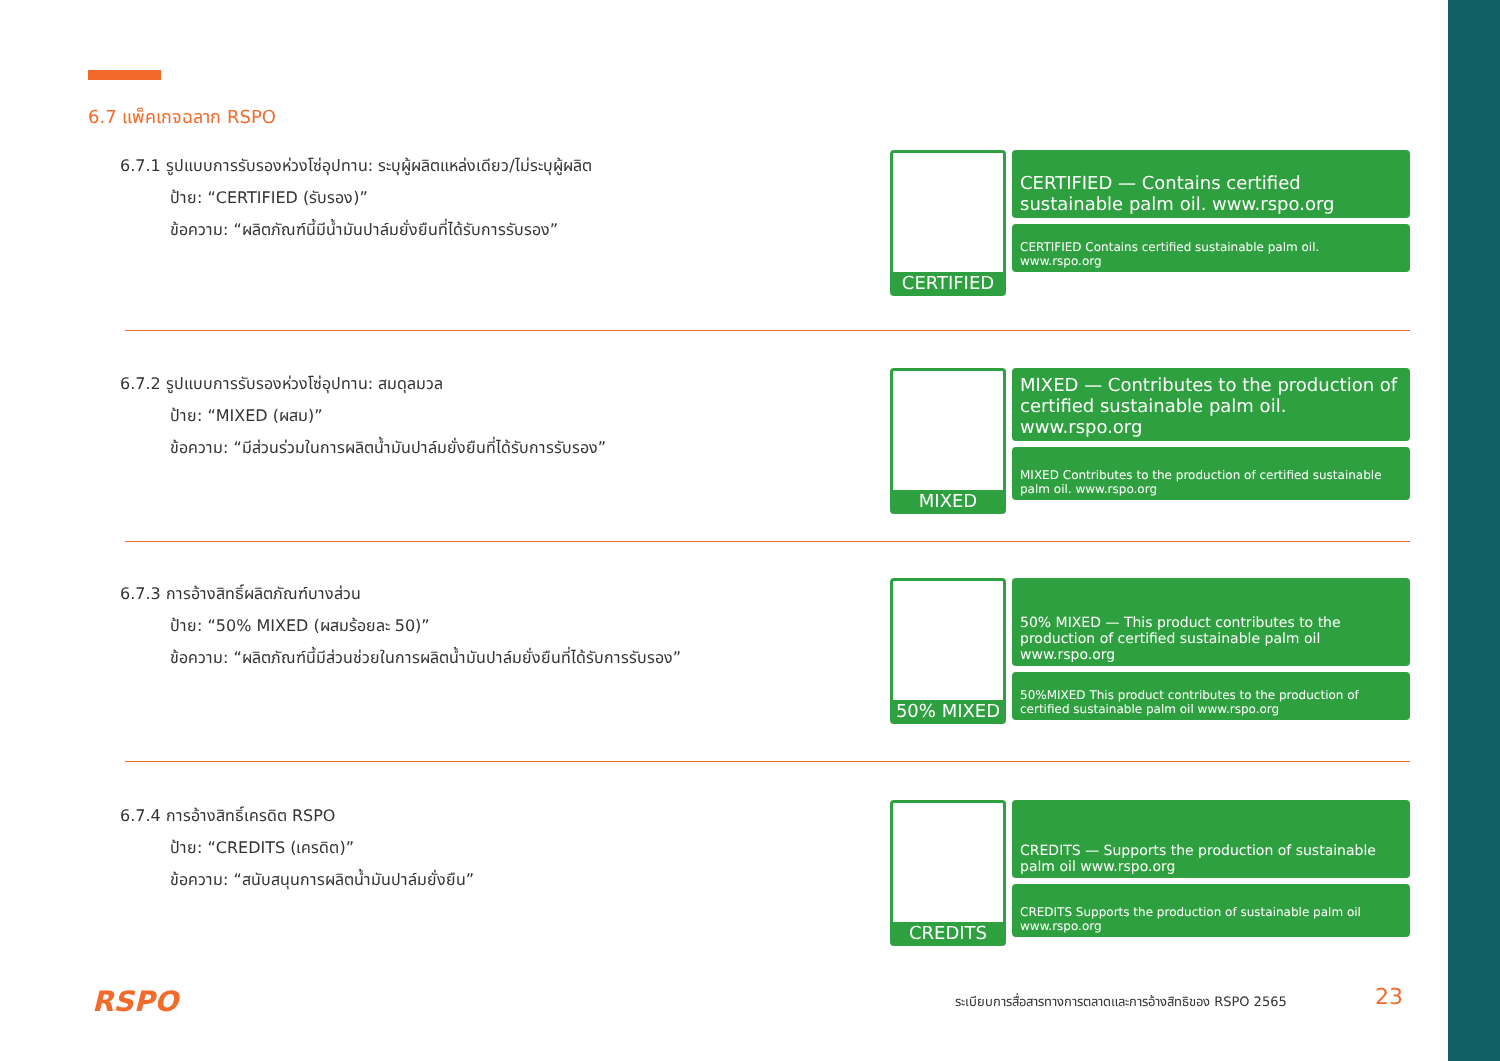6.7 แพ็คเกจฉลาก RSPO
6.7.1 รูปแบบการรับรองห่วงโซ่อุปทาน: ระบุผู้ผลิตแหล่งเดียว/ไม่ระบุผู้ผลิต
ป้าย: “CERTIFIED (รับรอง)”
ข้อความ: “ผลิตภัณฑ์นี้มีน้ำมันปาล์มยั่งยืนที่ได้รับการรับรอง”
CERTIFIED
CERTIFIED — Contains certified sustainable palm oil. www.rspo.org
CERTIFIED Contains certified sustainable palm oil. www.rspo.org
6.7.2 รูปแบบการรับรองห่วงโซ่อุปทาน: สมดุลมวล
ป้าย: “MIXED (ผสม)”
ข้อความ: “มีส่วนร่วมในการผลิตน้ำมันปาล์มยั่งยืนที่ได้รับการรับรอง”
MIXED
MIXED — Contributes to the production of certified sustainable palm oil. www.rspo.org
MIXED Contributes to the production of certified sustainable palm oil. www.rspo.org
6.7.3 การอ้างสิทธิ์ผลิตภัณฑ์บางส่วน
ป้าย: “50% MIXED (ผสมร้อยละ 50)”
ข้อความ: “ผลิตภัณฑ์นี้มีส่วนช่วยในการผลิตน้ำมันปาล์มยั่งยืนที่ได้รับการรับรอง”
50% MIXED
50% MIXED — This product contributes to the production of certified sustainable palm oil www.rspo.org
50%MIXED This product contributes to the production of certified sustainable palm oil www.rspo.org
6.7.4 การอ้างสิทธิ์เครดิต RSPO
ป้าย: “CREDITS (เครดิต)”
ข้อความ: “สนับสนุนการผลิตน้ำมันปาล์มยั่งยืน”
CREDITS
CREDITS — Supports the production of sustainable palm oil www.rspo.org
CREDITS Supports the production of sustainable palm oil www.rspo.org
RSPO
ระเบียบการสื่อสารทางการตลาดและการอ้างสิทธิของ RSPO 2565
23